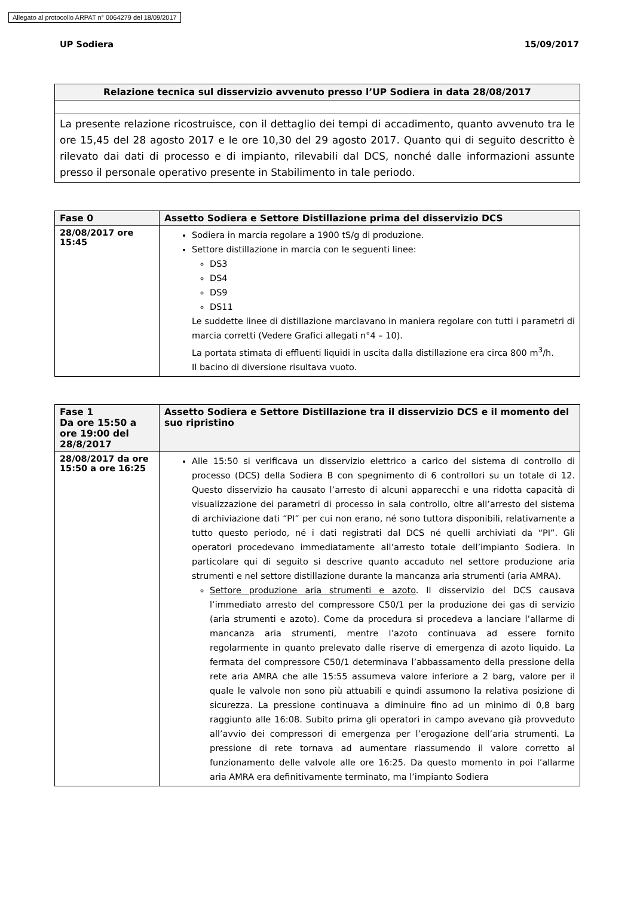Allegato al protocollo ARPAT n° 0064279 del 18/09/2017
UP Sodiera 15/09/2017
| Relazione tecnica sul disservizio avvenuto presso l’UP Sodiera in data 28/08/2017 |
| --- |
| La presente relazione ricostruisce, con il dettaglio dei tempi di accadimento, quanto avvenuto tra le ore 15,45 del 28 agosto 2017 e le ore 10,30 del 29 agosto 2017. Quanto qui di seguito descritto è rilevato dai dati di processo e di impianto, rilevabili dal DCS, nonché dalle informazioni assunte presso il personale operativo presente in Stabilimento in tale periodo. |
| Fase 0 | Assetto Sodiera e Settore Distillazione prima del disservizio DCS |
| --- | --- |
| 28/08/2017 ore 15:45 | Sodiera in marcia regolare a 1900 tS/g di produzione. Settore distillazione in marcia con le seguenti linee: DS3 DS4 DS9 DS11 Le suddette linee di distillazione marciavano in maniera regolare con tutti i parametri di marcia corretti (Vedere Grafici allegati n°4 – 10). La portata stimata di effluenti liquidi in uscita dalla distillazione era circa 800 m<sup>3</sup>/h. Il bacino di diversione risultava vuoto. |
| Fase 1 Da ore 15:50 a ore 19:00 del 28/8/2017 | Assetto Sodiera e Settore Distillazione tra il disservizio DCS e il momento del suo ripristino |
| --- | --- |
| 28/08/2017 da ore 15:50 a ore 16:25 | Alle 15:50 si verificava un disservizio elettrico a carico del sistema di controllo di processo (DCS) della Sodiera B con spegnimento di 6 controllori su un totale di 12. Questo disservizio ha causato l’arresto di alcuni apparecchi e una ridotta capacità di visualizzazione dei parametri di processo in sala controllo, oltre all’arresto del sistema di archiviazione dati “PI” per cui non erano, né sono tuttora disponibili, relativamente a tutto questo periodo, né i dati registrati dal DCS né quelli archiviati da “PI”. Gli operatori procedevano immediatamente all’arresto totale dell’impianto Sodiera. In particolare qui di seguito si descrive quanto accaduto nel settore produzione aria strumenti e nel settore distillazione durante la mancanza aria strumenti (aria AMRA). Settore produzione aria strumenti e azoto . Il disservizio del DCS causava l’immediato arresto del compressore C50/1 per la produzione dei gas di servizio (aria strumenti e azoto). Come da procedura si procedeva a lanciare l’allarme di mancanza aria strumenti, mentre l’azoto continuava ad essere fornito regolarmente in quanto prelevato dalle riserve di emergenza di azoto liquido. La fermata del compressore C50/1 determinava l’abbassamento della pressione della rete aria AMRA che alle 15:55 assumeva valore inferiore a 2 barg, valore per il quale le valvole non sono più attuabili e quindi assumono la relativa posizione di sicurezza. La pressione continuava a diminuire fino ad un minimo di 0,8 barg raggiunto alle 16:08. Subito prima gli operatori in campo avevano già provveduto all’avvio dei compressori di emergenza per l’erogazione dell’aria strumenti. La pressione di rete tornava ad aumentare riassumendo il valore corretto al funzionamento delle valvole alle ore 16:25. Da questo momento in poi l’allarme aria AMRA era definitivamente terminato, ma l’impianto Sodiera |